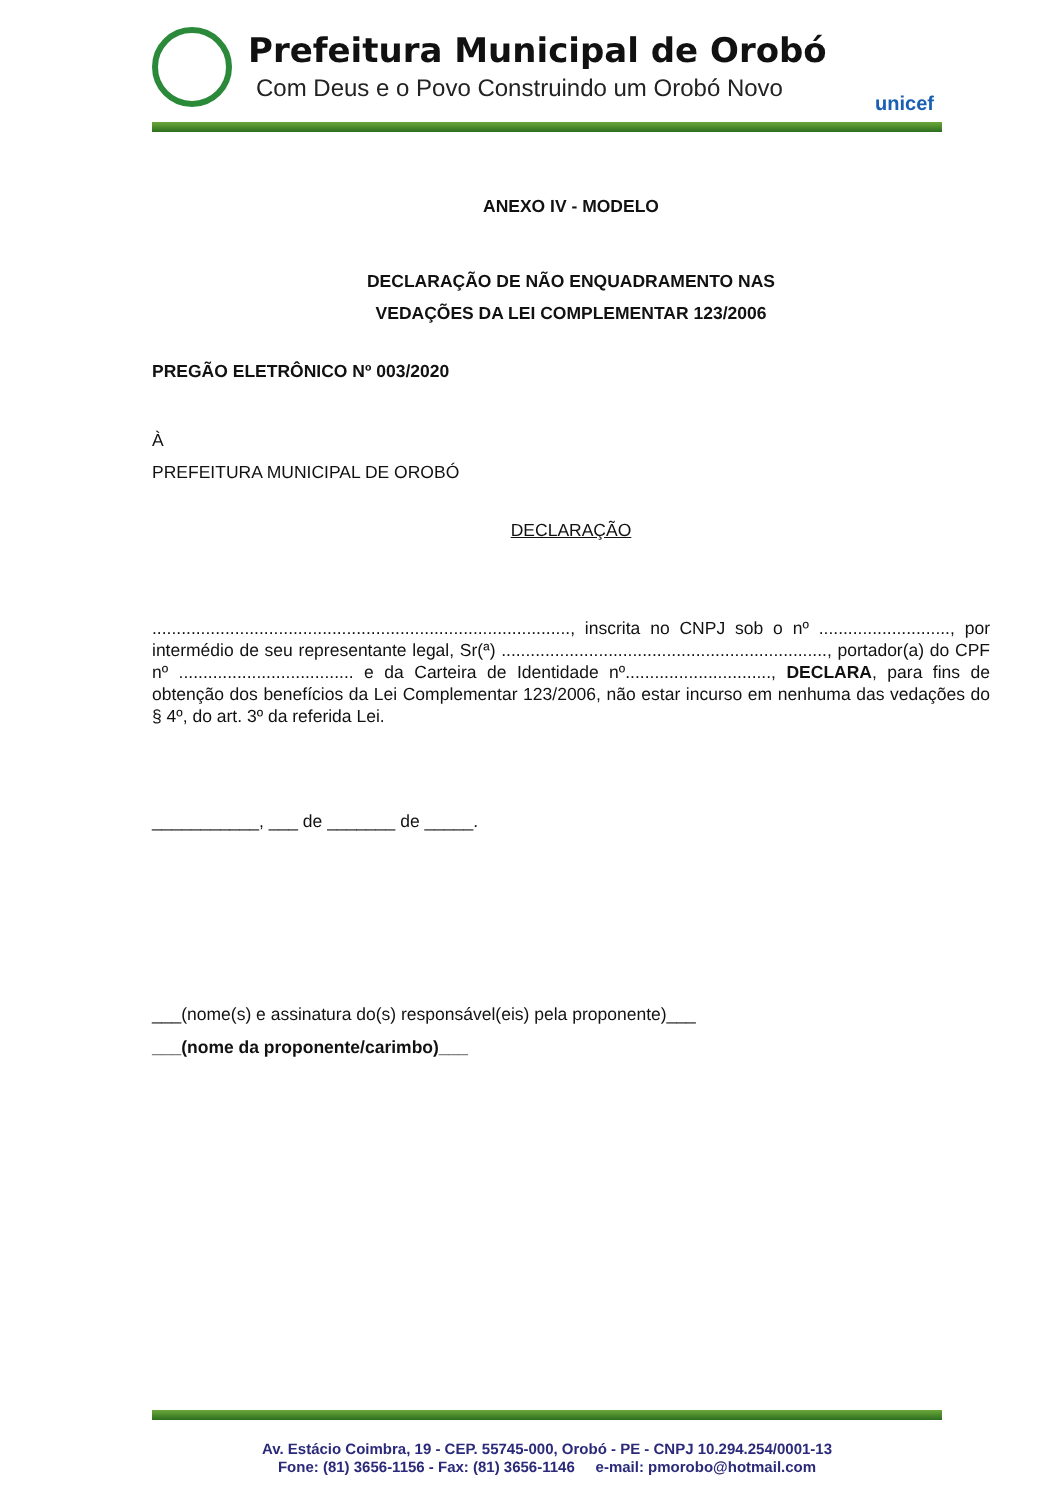Prefeitura Municipal de Orobó
Com Deus e o Povo Construindo um Orobó Novo
unicef
ANEXO IV - MODELO
DECLARAÇÃO DE NÃO ENQUADRAMENTO NAS
VEDAÇÕES DA LEI COMPLEMENTAR 123/2006
PREGÃO ELETRÔNICO Nº 003/2020
À
PREFEITURA MUNICIPAL DE OROBÓ
DECLARAÇÃO
......................................................................................, inscrita no CNPJ sob o nº ..........................., por intermédio de seu representante legal, Sr(ª) ..................................................................., portador(a) do CPF nº .................................... e da Carteira de Identidade nº.............................., DECLARA, para fins de obtenção dos benefícios da Lei Complementar 123/2006, não estar incurso em nenhuma das vedações do § 4º, do art. 3º da referida Lei.
___________, ___ de _______ de _____.
___(nome(s) e assinatura do(s) responsável(eis) pela proponente)___
___(nome da proponente/carimbo)___
Av. Estácio Coimbra, 19 - CEP. 55745-000, Orobó - PE - CNPJ 10.294.254/0001-13
Fone: (81) 3656-1156 - Fax: (81) 3656-1146 e-mail: pmorobo@hotmail.com